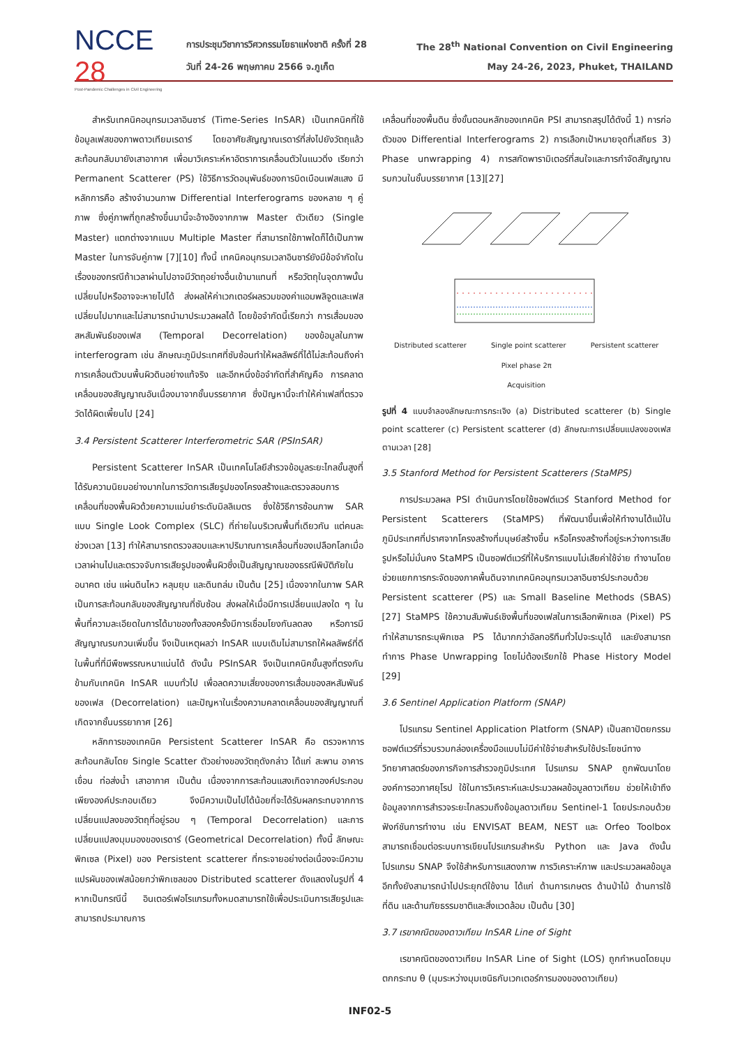NCCE 28
Post-Pandemic Challenges in Civil Engineering
การประชุมวิชาการวิศวกรรมโยธาแห่งชาติ ครั้งที่ 28 The 28<sup>th</sup> National Convention on Civil Engineering
วันที่ 24-26 พฤษภาคม 2566 จ.ภูเก็ต May 24-26, 2023, Phuket, THAILAND
สำหรับเทคนิคอนุกรมเวลาอินซาร์ (Time-Series InSAR) เป็นเทคนิคที่ใช้ข้อมูลเฟสของภาพดาวเทียมเรดาร์ โดยอาศัยสัญญาณเรดาร์ที่ส่งไปยังวัตถุแล้วสะท้อนกลับมายังเสาอากาศ เพื่อมาวิเคราะห์หาอัตราการเคลื่อนตัวในแนวดิ่ง เรียกว่า Permanent Scatterer (PS) ใช้วิธีการวัดอนุพันธ์ของการบิดเบือนเฟสแสง มีหลักการคือ สร้างจำนวนภาพ Differential Interferograms ของหลาย ๆ คู่ภาพ ซึ่งคู่ภาพที่ถูกสร้างขึ้นมานี้จะอ้างอิงจากภาพ Master ตัวเดียว (Single Master) แตกต่างจากแบบ Multiple Master ที่สามารถใช้ภาพใดก็ได้เป็นภาพ Master ในการจับคู่ภาพ [7][10] ทั้งนี้ เทคนิคอนุกรมเวลาอินซาร์ยังมีข้อจำกัดในเรื่องของกรณีถ้าเวลาผ่านไปอาจมีวัตถุอย่างอื่นเข้ามาแทนที่ หรือวัตถุในจุดภาพนั้นเปลี่ยนไปหรืออาจจะหายไปได้ ส่งผลให้ค่าเวกเตอร์ผลรวมของค่าแอมพลิจูดและเฟสเปลี่ยนไปมากและไม่สามารถนำมาประมวลผลได้ โดยข้อจำกัดนี้เรียกว่า การเสื่อมของสหสัมพันธ์ของเฟส (Temporal Decorrelation) ของข้อมูลในภาพ interferogram เช่น ลักษณะภูมิประเทศที่ซับซ้อนทำให้ผลลัพธ์ที่ได้ไม่สะท้อนถึงค่าการเคลื่อนตัวบนพื้นผิวดินอย่างแท้จริง และอีกหนึ่งข้อจำกัดที่สำคัญคือ การคลาดเคลื่อนของสัญญาณอันเนื่องมาจากชั้นบรรยากาศ ซึ่งปัญหานี้จะทำให้ค่าเฟสที่ตรวจวัดได้ผิดเพี้ยนไป [24]
3.4 Persistent Scatterer Interferometric SAR (PSInSAR)
Persistent Scatterer InSAR เป็นเทคโนโลยีสำรวจข้อมูลระยะไกลขั้นสูงที่ได้รับความนิยมอย่างมากในการวัดการเสียรูปของโครงสร้างและตรวจสอบการเคลื่อนที่ของพื้นผิวด้วยความแม่นยำระดับมิลลิเมตร ซึ่งใช้วิธีการซ้อนภาพ SAR แบบ Single Look Complex (SLC) ที่ถ่ายในบริเวณพื้นที่เดียวกัน แต่คนละช่วงเวลา [13] ทำให้สามารถตรวจสอบและหาปริมาณการเคลื่อนที่ของเปลือกโลกเมื่อเวลาผ่านไปและตรวจจับการเสียรูปของพื้นผิวซึ่งเป็นสัญญาณของธรณีพิบัติภัยในอนาคต เช่น แผ่นดินไหว หลุมยุบ และดินถล่ม เป็นต้น [25] เนื่องจากในภาพ SAR เป็นการสะท้อนกลับของสัญญาณที่ซับซ้อน ส่งผลให้เมื่อมีการเปลี่ยนแปลงใด ๆ ในพื้นที่ความละเอียดในการได้มาของทั้งสองครั้งมีการเชื่อมโยงกันลดลง หรือการมีสัญญาณรบกวนเพิ่มขึ้น จึงเป็นเหตุผลว่า InSAR แบบเดิมไม่สามารถให้ผลลัพธ์ที่ดีในพื้นที่ที่มีพืชพรรณหนาแน่นได้ ดังนั้น PSInSAR จึงเป็นเทคนิคขั้นสูงที่ตรงกันข้ามกับเทคนิค InSAR แบบทั่วไป เพื่อลดความเสี่ยงของการเสื่อมของสหสัมพันธ์ของเฟส (Decorrelation) และปัญหาในเรื่องความคลาดเคลื่อนของสัญญาณที่เกิดจากชั้นบรรยากาศ [26]
หลักการของเทคนิค Persistent Scatterer InSAR คือ ตรวจหาการสะท้อนกลับโดย Single Scatter ตัวอย่างของวัตถุดังกล่าว ได้แก่ สะพาน อาคาร เขื่อน ท่อส่งน้ำ เสาอากาศ เป็นต้น เนื่องจากการสะท้อนแสงเกิดจากองค์ประกอบเพียงองค์ประกอบเดียว จึงมีความเป็นไปได้น้อยที่จะได้รับผลกระทบจากการเปลี่ยนแปลงของวัตถุที่อยู่รอบ ๆ (Temporal Decorrelation) และการเปลี่ยนแปลงมุมมองของเรดาร์ (Geometrical Decorrelation) ทั้งนี้ ลักษณะพิกเซล (Pixel) ของ Persistent scatterer ที่กระจายอย่างต่อเนื่องจะมีความแปรผันของเฟสน้อยกว่าพิกเซลของ Distributed scatterer ดังแสดงในรูปที่ 4 หากเป็นกรณีนี้ อินเตอร์เฟอโรแกรมทั้งหมดสามารถใช้เพื่อประเมินการเสียรูปและสามารถประมาณการ
เคลื่อนที่ของพื้นดิน ซึ่งขั้นตอนหลักของเทคนิค PSI สามารถสรุปได้ดังนี้ 1) การก่อตัวของ Differential Interferograms 2) การเลือกเป้าหมายจุดที่เสถียร 3) Phase unwrapping 4) การสกัดพารามิเตอร์ที่สนใจและการกำจัดสัญญาณรบกวนในชั้นบรรยากาศ [13][27]
Distributed scatterer Single point scatterer Persistent scatterer
Pixel phase 2π
Acquisition
รูปที่ 4 แบบจำลองลักษณะการกระเจิง (a) Distributed scatterer (b) Single point scatterer (c) Persistent scatterer (d) ลักษณะการเปลี่ยนแปลงของเฟสตามเวลา [28]
3.5 Stanford Method for Persistent Scatterers (StaMPS)
การประมวลผล PSI ดำเนินการโดยใช้ซอฟต์แวร์ Stanford Method for Persistent Scatterers (StaMPS) ที่พัฒนาขึ้นเพื่อให้ทำงานได้แม้ในภูมิประเทศที่ปราศจากโครงสร้างที่มนุษย์สร้างขึ้น หรือโครงสร้างที่อยู่ระหว่างการเสียรูปหรือไม่มั่นคง StaMPS เป็นซอฟต์แวร์ที่ให้บริการแบบไม่เสียค่าใช้จ่าย ทำงานโดยช่วยแยกการกระจัดของภาคพื้นดินจากเทคนิคอนุกรมเวลาอินซาร์ประกอบด้วย Persistent scatterer (PS) และ Small Baseline Methods (SBAS) [27] StaMPS ใช้ความสัมพันธ์เชิงพื้นที่ของเฟสในการเลือกพิกเซล (Pixel) PS ทำให้สามารถระบุพิกเซล PS ได้มากกว่าอัลกอริทึมทั่วไปจะระบุได้ และยังสามารถทำการ Phase Unwrapping โดยไม่ต้องเรียกใช้ Phase History Model [29]
3.6 Sentinel Application Platform (SNAP)
โปรแกรม Sentinel Application Platform (SNAP) เป็นสถาปัตยกรรมซอฟต์แวร์ที่รวบรวมกล่องเครื่องมือแบบไม่มีค่าใช้จ่ายสำหรับใช้ประโยชน์ทางวิทยาศาสตร์ของภารกิจการสำรวจภูมิประเทศ โปรแกรม SNAP ถูกพัฒนาโดยองค์การอวกาศยุโรป ใช้ในการวิเคราะห์และประมวลผลข้อมูลดาวเทียม ช่วยให้เข้าถึงข้อมูลจากการสำรวจระยะไกลรวมถึงข้อมูลดาวเทียม Sentinel-1 โดยประกอบด้วยฟังก์ชันการทำงาน เช่น ENVISAT BEAM, NEST และ Orfeo Toolbox สามารถเชื่อมต่อระบบการเขียนโปรแกรมสำหรับ Python และ Java ดังนั้น โปรแกรม SNAP จึงใช้สำหรับการแสดงภาพ การวิเคราะห์ภาพ และประมวลผลข้อมูล อีกทั้งยังสามารถนำไปประยุกต์ใช้งาน ได้แก่ ด้านการเกษตร ด้านป่าไม้ ด้านการใช้ที่ดิน และด้านภัยธรรมชาติและสิ่งแวดล้อม เป็นต้น [30]
3.7 เรขาคณิตของดาวเทียม InSAR Line of Sight
เรขาคณิตของดาวเทียม InSAR Line of Sight (LOS) ถูกกำหนดโดยมุมตกกระทบ θ (มุมระหว่างมุมเซนิธกับเวกเตอร์การมองของดาวเทียม)
INF02-5